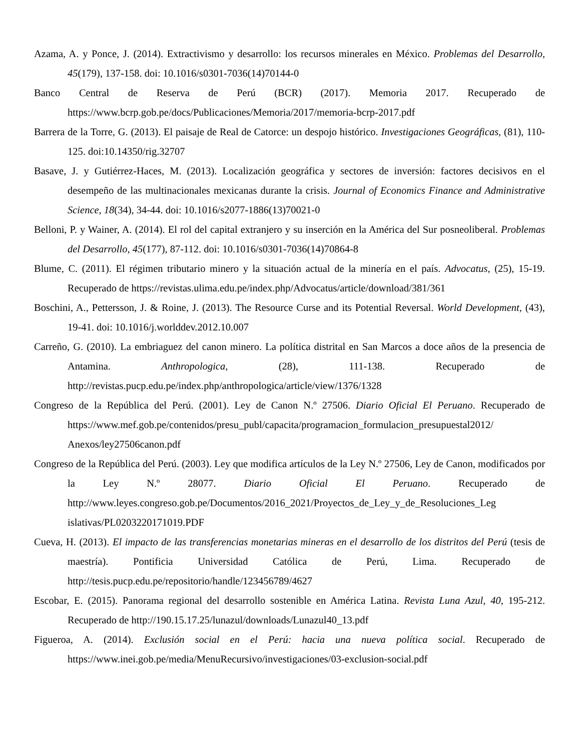Azama, A. y Ponce, J. (2014). Extractivismo y desarrollo: los recursos minerales en México. Problemas del Desarrollo, 45(179), 137-158. doi: 10.1016/s0301-7036(14)70144-0
Banco Central de Reserva de Perú (BCR) (2017). Memoria 2017. Recuperado de https://www.bcrp.gob.pe/docs/Publicaciones/Memoria/2017/memoria-bcrp-2017.pdf
Barrera de la Torre, G. (2013). El paisaje de Real de Catorce: un despojo histórico. Investigaciones Geográficas, (81), 110-125. doi:10.14350/rig.32707
Basave, J. y Gutiérrez-Haces, M. (2013). Localización geográfica y sectores de inversión: factores decisivos en el desempeño de las multinacionales mexicanas durante la crisis. Journal of Economics Finance and Administrative Science, 18(34), 34-44. doi: 10.1016/s2077-1886(13)70021-0
Belloni, P. y Wainer, A. (2014). El rol del capital extranjero y su inserción en la América del Sur posneoliberal. Problemas del Desarrollo, 45(177), 87-112. doi: 10.1016/s0301-7036(14)70864-8
Blume, C. (2011). El régimen tributario minero y la situación actual de la minería en el país. Advocatus, (25), 15-19. Recuperado de https://revistas.ulima.edu.pe/index.php/Advocatus/article/download/381/361
Boschini, A., Pettersson, J. & Roine, J. (2013). The Resource Curse and its Potential Reversal. World Development, (43), 19-41. doi: 10.1016/j.worlddev.2012.10.007
Carreño, G. (2010). La embriaguez del canon minero. La política distrital en San Marcos a doce años de la presencia de Antamina. Anthropologica, (28), 111-138. Recuperado de http://revistas.pucp.edu.pe/index.php/anthropologica/article/view/1376/1328
Congreso de la República del Perú. (2001). Ley de Canon N.º 27506. Diario Oficial El Peruano. Recuperado de https://www.mef.gob.pe/contenidos/presu_publ/capacita/programacion_formulacion_presupuestal2012/ Anexos/ley27506canon.pdf
Congreso de la República del Perú. (2003). Ley que modifica artículos de la Ley N.º 27506, Ley de Canon, modificados por la Ley N.º 28077. Diario Oficial El Peruano. Recuperado de http://www.leyes.congreso.gob.pe/Documentos/2016_2021/Proyectos_de_Ley_y_de_Resoluciones_Leg islativas/PL0203220171019.PDF
Cueva, H. (2013). El impacto de las transferencias monetarias mineras en el desarrollo de los distritos del Perú (tesis de maestría). Pontificia Universidad Católica de Perú, Lima. Recuperado de http://tesis.pucp.edu.pe/repositorio/handle/123456789/4627
Escobar, E. (2015). Panorama regional del desarrollo sostenible en América Latina. Revista Luna Azul, 40, 195-212. Recuperado de http://190.15.17.25/lunazul/downloads/Lunazul40_13.pdf
Figueroa, A. (2014). Exclusión social en el Perú: hacia una nueva política social. Recuperado de https://www.inei.gob.pe/media/MenuRecursivo/investigaciones/03-exclusion-social.pdf